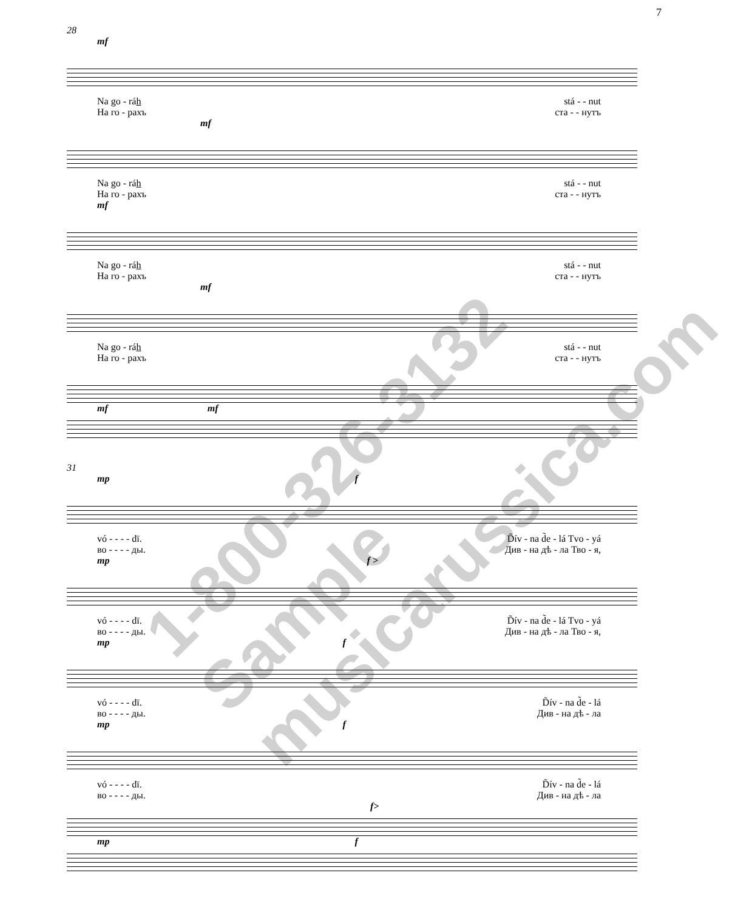7
28
mf
Na go - ráh stá - - nut
На го - рахъ ста - - нутъ
mf
Na go - ráh stá - - nut
На го - рахъ ста - - нутъ
mf
Na go - ráh stá - - nut
На го - рахъ ста - - нутъ
mf
Na go - ráh stá - - nut
На го - рахъ ста - - нутъ
mf mf
31
mp f
vó - - - - dï. D̃ív - na d̃e - lá Tvo - yá
во - - - - ды. Див - на дѣ - ла Тво - я,
mp f >
vó - - - - dï. D̃ív - na d̃e - lá Tvo - yá
во - - - - ды. Див - на дѣ - ла Тво - я,
mp f
vó - - - - dï. D̃ív - na d̃e - lá
во - - - - ды. Див - на дѣ - ла
mp f
vó - - - - dï. D̃ív - na d̃e - lá
во - - - - ды. Див - на дѣ - ла
f>
mp f
1-800-326-3132 Sample musicarussica.com